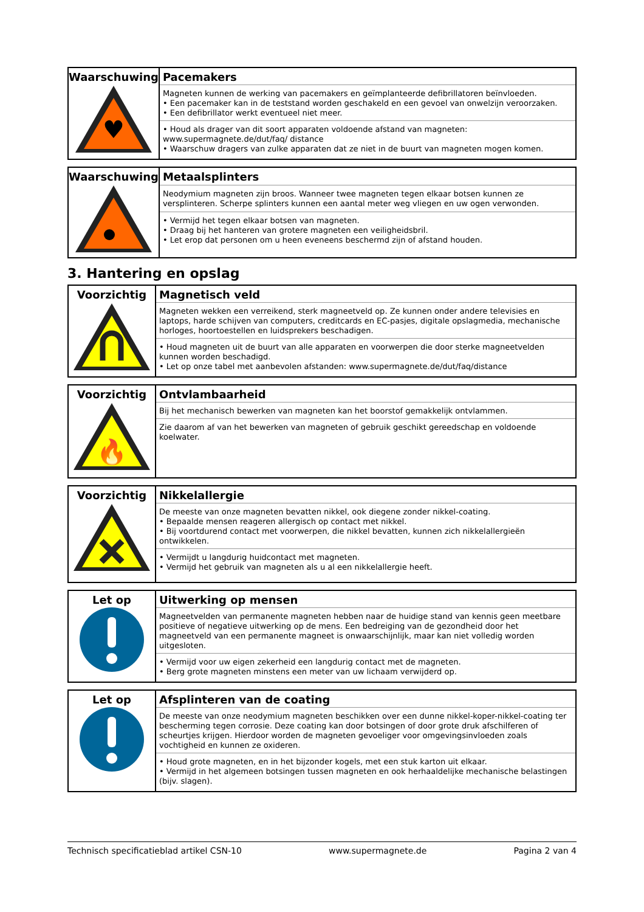| Waarschuwing ♥ | Pacemakers |
| | Magneten kunnen de werking van pacemakers en geïmplanteerde defibrillatoren beïnvloeden. • Een pacemaker kan in de teststand worden geschakeld en een gevoel van onwelzijn veroorzaken. • Een defibrillator werkt eventueel niet meer. |
| | • Houd als drager van dit soort apparaten voldoende afstand van magneten: www.supermagnete.de/dut/faq/ distance • Waarschuw dragers van zulke apparaten dat ze niet in de buurt van magneten mogen komen. |
| Waarschuwing | Metaalsplinters |
| | Neodymium magneten zijn broos. Wanneer twee magneten tegen elkaar botsen kunnen ze versplinteren. Scherpe splinters kunnen een aantal meter weg vliegen en uw ogen verwonden. |
| | • Vermijd het tegen elkaar botsen van magneten. • Draag bij het hanteren van grotere magneten een veiligheidsbril. • Let erop dat personen om u heen eveneens beschermd zijn of afstand houden. |
3. Hantering en opslag
| Voorzichtig | Magnetisch veld |
| | Magneten wekken een verreikend, sterk magneetveld op. Ze kunnen onder andere televisies en laptops, harde schijven van computers, creditcards en EC-pasjes, digitale opslagmedia, mechanische horloges, hoortoestellen en luidsprekers beschadigen. |
| | • Houd magneten uit de buurt van alle apparaten en voorwerpen die door sterke magneetvelden kunnen worden beschadigd. • Let op onze tabel met aanbevolen afstanden: www.supermagnete.de/dut/faq/distance |
| Voorzichtig 🔥 | Ontvlambaarheid |
| | Bij het mechanisch bewerken van magneten kan het boorstof gemakkelijk ontvlammen. |
| | Zie daarom af van het bewerken van magneten of gebruik geschikt gereedschap en voldoende koelwater. |
| Voorzichtig | Nikkelallergie |
| | De meeste van onze magneten bevatten nikkel, ook diegene zonder nikkel-coating. • Bepaalde mensen reageren allergisch op contact met nikkel. • Bij voortdurend contact met voorwerpen, die nikkel bevatten, kunnen zich nikkelallergieën ontwikkelen. |
| | • Vermijdt u langdurig huidcontact met magneten. • Vermijd het gebruik van magneten als u al een nikkelallergie heeft. |
| Let op | Uitwerking op mensen |
| | Magneetvelden van permanente magneten hebben naar de huidige stand van kennis geen meetbare positieve of negatieve uitwerking op de mens. Een bedreiging van de gezondheid door het magneetveld van een permanente magneet is onwaarschijnlijk, maar kan niet volledig worden uitgesloten. |
| | • Vermijd voor uw eigen zekerheid een langdurig contact met de magneten. • Berg grote magneten minstens een meter van uw lichaam verwijderd op. |
| Let op | Afsplinteren van de coating |
| | De meeste van onze neodymium magneten beschikken over een dunne nikkel-koper-nikkel-coating ter bescherming tegen corrosie. Deze coating kan door botsingen of door grote druk afschilferen of scheurtjes krijgen. Hierdoor worden de magneten gevoeliger voor omgevingsinvloeden zoals vochtigheid en kunnen ze oxideren. |
| | • Houd grote magneten, en in het bijzonder kogels, met een stuk karton uit elkaar. • Vermijd in het algemeen botsingen tussen magneten en ook herhaaldelijke mechanische belastingen (bijv. slagen). |
Technisch specificatieblad artikel CSN-10 www.supermagnete.de Pagina 2 van 4